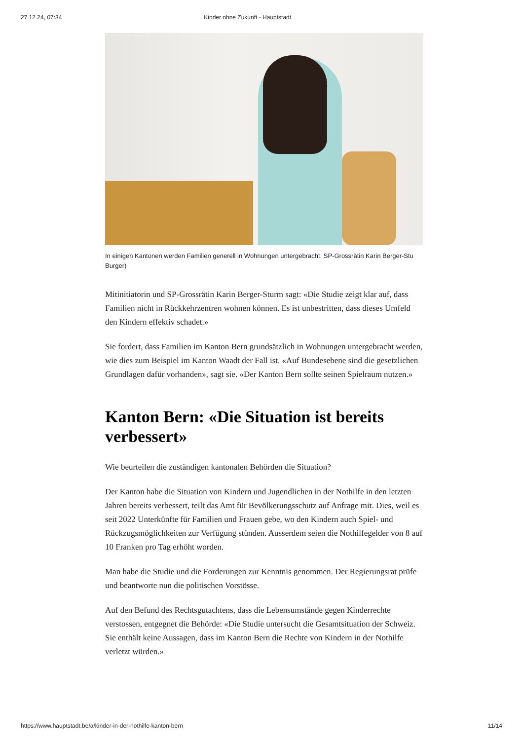27.12.24, 07:34 Kinder ohne Zukunft - Hauptstadt
In einigen Kantonen werden Familien generell in Wohnungen untergebracht. SP-Grossrätin Karin Berger-Stu
Burger)
Mitinitiatorin und SP-Grossrätin Karin Berger-Sturm sagt: «Die Studie zeigt klar auf, dass Familien nicht in Rückkehrzentren wohnen können. Es ist unbestritten, dass dieses Umfeld den Kindern effektiv schadet.»
Sie fordert, dass Familien im Kanton Bern grundsätzlich in Wohnungen untergebracht werden, wie dies zum Beispiel im Kanton Waadt der Fall ist. «Auf Bundesebene sind die gesetzlichen Grundlagen dafür vorhanden», sagt sie. «Der Kanton Bern sollte seinen Spielraum nutzen.»
Kanton Bern: «Die Situation ist bereits verbessert»
Wie beurteilen die zuständigen kantonalen Behörden die Situation?
Der Kanton habe die Situation von Kindern und Jugendlichen in der Nothilfe in den letzten Jahren bereits verbessert, teilt das Amt für Bevölkerungsschutz auf Anfrage mit. Dies, weil es seit 2022 Unterkünfte für Familien und Frauen gebe, wo den Kindern auch Spiel- und Rückzugsmöglichkeiten zur Verfügung stünden. Ausserdem seien die Nothilfegelder von 8 auf 10 Franken pro Tag erhöht worden.
Man habe die Studie und die Forderungen zur Kenntnis genommen. Der Regierungsrat prüfe und beantworte nun die politischen Vorstösse.
Auf den Befund des Rechtsgutachtens, dass die Lebensumstände gegen Kinderrechte verstossen, entgegnet die Behörde: «Die Studie untersucht die Gesamtsituation der Schweiz. Sie enthält keine Aussagen, dass im Kanton Bern die Rechte von Kindern in der Nothilfe verletzt würden.»
https://www.hauptstadt.be/a/kinder-in-der-nothilfe-kanton-bern 11/14